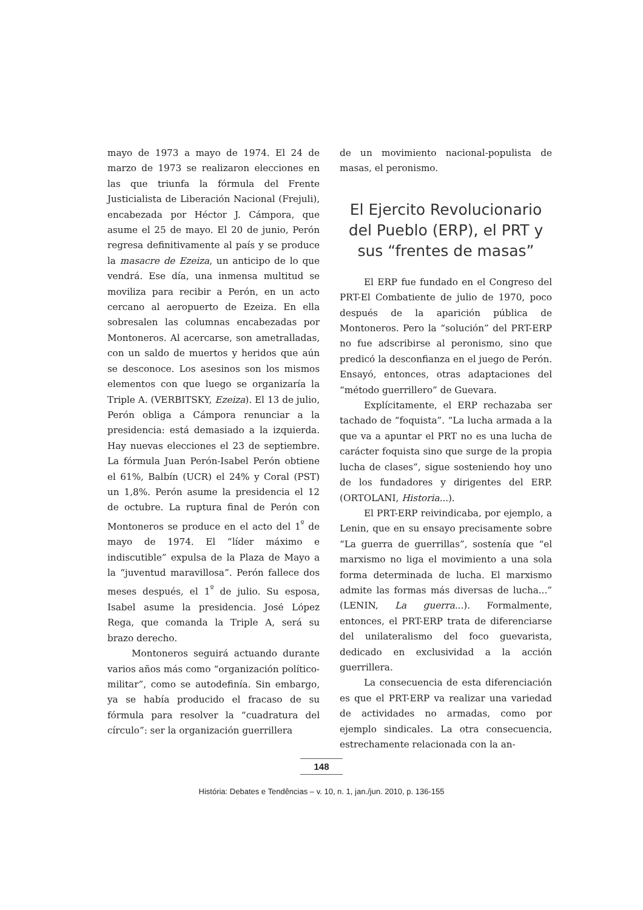mayo de 1973 a mayo de 1974. El 24 de marzo de 1973 se realizaron elecciones en las que triunfa la fórmula del Frente Justicialista de Liberación Nacional (Frejuli), encabezada por Héctor J. Cámpora, que asume el 25 de mayo. El 20 de junio, Perón regresa definitivamente al país y se produce la masacre de Ezeiza, un anticipo de lo que vendrá. Ese día, una inmensa multitud se moviliza para recibir a Perón, en un acto cercano al aeropuerto de Ezeiza. En ella sobresalen las columnas encabezadas por Montoneros. Al acercarse, son ametralladas, con un saldo de muertos y heridos que aún se desconoce. Los asesinos son los mismos elementos con que luego se organizaría la Triple A. (VERBITSKY, Ezeiza). El 13 de julio, Perón obliga a Cámpora renunciar a la presidencia: está demasiado a la izquierda. Hay nuevas elecciones el 23 de septiembre. La fórmula Juan Perón-Isabel Perón obtiene el 61%, Balbín (UCR) el 24% y Coral (PST) un 1,8%. Perón asume la presidencia el 12 de octubre. La ruptura final de Perón con Montoneros se produce en el acto del 1<sup>º</sup> de mayo de 1974. El “líder máximo e indiscutible” expulsa de la Plaza de Mayo a la “juventud maravillosa”. Perón fallece dos meses después, el 1<sup>º</sup> de julio. Su esposa, Isabel asume la presidencia. José López Rega, que comanda la Triple A, será su brazo derecho.
Montoneros seguirá actuando durante varios años más como “organización político-militar”, como se autodefinía. Sin embargo, ya se había producido el fracaso de su fórmula para resolver la “cuadratura del círculo”: ser la organización guerrillera
de un movimiento nacional-populista de masas, el peronismo.
El Ejercito Revolucionario del Pueblo (ERP), el PRT y sus “frentes de masas”
El ERP fue fundado en el Congreso del PRT-El Combatiente de julio de 1970, poco después de la aparición pública de Montoneros. Pero la “solución” del PRT-ERP no fue adscribirse al peronismo, sino que predicó la desconfianza en el juego de Perón. Ensayó, entonces, otras adaptaciones del “método guerrillero” de Guevara.
Explícitamente, el ERP rechazaba ser tachado de “foquista”. “La lucha armada a la que va a apuntar el PRT no es una lucha de carácter foquista sino que surge de la propia lucha de clases”, sigue sosteniendo hoy uno de los fundadores y dirigentes del ERP. (ORTOLANI, Historia...).
El PRT-ERP reivindicaba, por ejemplo, a Lenin, que en su ensayo precisamente sobre “La guerra de guerrillas”, sostenía que “el marxismo no liga el movimiento a una sola forma determinada de lucha. El marxismo admite las formas más diversas de lucha...” (LENIN, La guerra...). Formalmente, entonces, el PRT-ERP trata de diferenciarse del unilateralismo del foco guevarista, dedicado en exclusividad a la acción guerrillera.
La consecuencia de esta diferenciación es que el PRT-ERP va realizar una variedad de actividades no armadas, como por ejemplo sindicales. La otra consecuencia, estrechamente relacionada con la an-
148
História: Debates e Tendências – v. 10, n. 1, jan./jun. 2010, p. 136-155